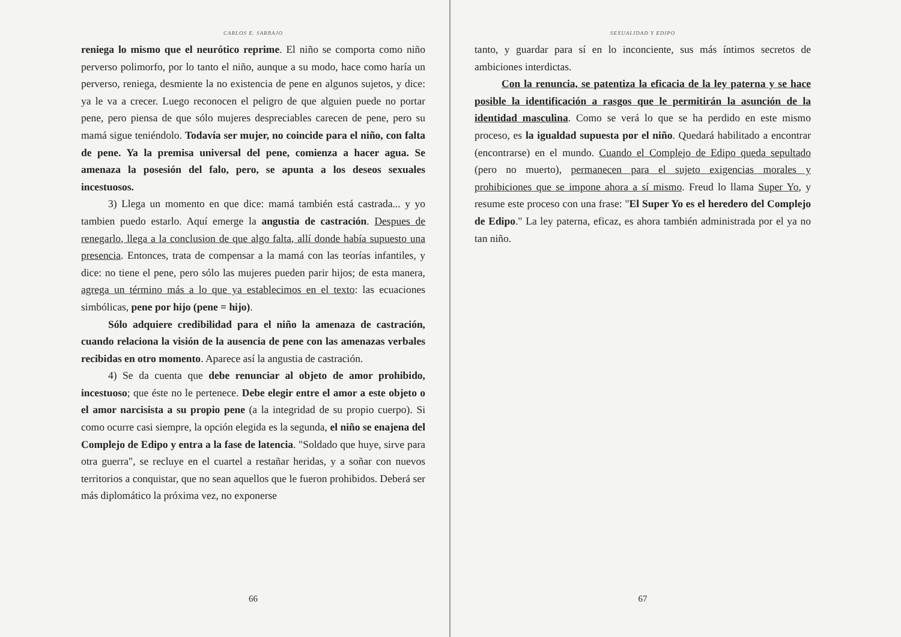CARLOS E. SARBAJO
reniega lo mismo que el neurótico reprime. El niño se comporta como niño perverso polimorfo, por lo tanto el niño, aunque a su modo, hace como haría un perverso, reniega, desmiente la no existencia de pene en algunos sujetos, y dice: ya le va a crecer. Luego reconocen el peligro de que alguien puede no portar pene, pero piensa de que sólo mujeres despreciables carecen de pene, pero su mamá sigue teniéndolo. Todavía ser mujer, no coincide para el niño, con falta de pene. Ya la premisa universal del pene, comienza a hacer agua. Se amenaza la posesión del falo, pero, se apunta a los deseos sexuales incestuosos.
3) Llega un momento en que dice: mamá también está castrada... y yo tambien puedo estarlo. Aquí emerge la angustia de castración. Despues de renegarlo, llega a la conclusion de que algo falta, allí donde había supuesto una presencia. Entonces, trata de compensar a la mamá con las teorías infantiles, y dice: no tiene el pene, pero sólo las mujeres pueden parir hijos; de esta manera, agrega un término más a lo que ya establecimos en el texto: las ecuaciones simbólicas, pene por hijo (pene = hijo).
Sólo adquiere credibilidad para el niño la amenaza de castración, cuando relaciona la visión de la ausencia de pene con las amenazas verbales recibidas en otro momento. Aparece así la angustia de castración.
4) Se da cuenta que debe renunciar al objeto de amor prohibido, incestuoso; que éste no le pertenece. Debe elegir entre el amor a este objeto o el amor narcisista a su propio pene (a la integridad de su propio cuerpo). Si como ocurre casi siempre, la opción elegida es la segunda, el niño se enajena del Complejo de Edipo y entra a la fase de latencia. "Soldado que huye, sirve para otra guerra", se recluye en el cuartel a restañar heridas, y a soñar con nuevos territorios a conquistar, que no sean aquellos que le fueron prohibidos. Deberá ser más diplomático la próxima vez, no exponerse
66
SEXUALIDAD Y EDIPO
tanto, y guardar para sí en lo inconciente, sus más íntimos secretos de ambiciones interdictas.
Con la renuncia, se patentiza la eficacia de la ley paterna y se hace posible la identificación a rasgos que le permitirán la asunción de la identidad masculina. Como se verá lo que se ha perdido en este mismo proceso, es la igualdad supuesta por el niño. Quedará habilitado a encontrar (encontrarse) en el mundo. Cuando el Complejo de Edipo queda sepultado (pero no muerto), permanecen para el sujeto exigencias morales y prohibiciones que se impone ahora a sí mismo. Freud lo llama Super Yo, y resume este proceso con una frase: "El Super Yo es el heredero del Complejo de Edipo." La ley paterna, eficaz, es ahora también administrada por el ya no tan niño.
67